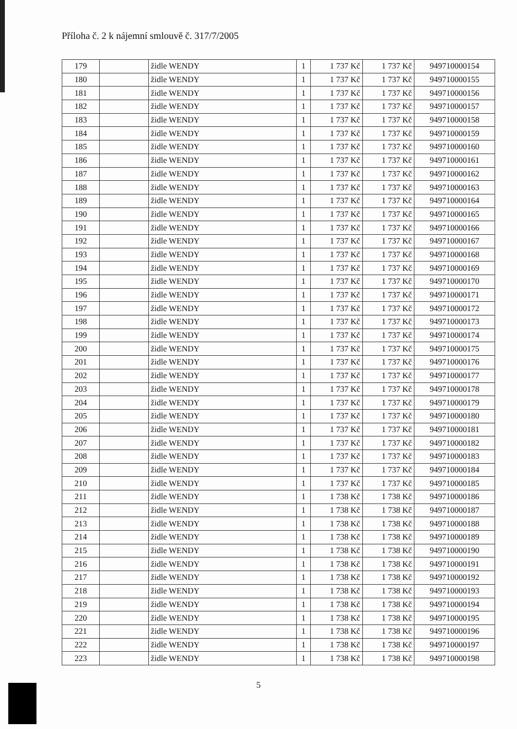Příloha č. 2 k nájemní smlouvě č. 317/7/2005
| 179 | | židle WENDY | 1 | 1 737 Kč | 1 737 Kč | 949710000154 |
| 180 | | židle WENDY | 1 | 1 737 Kč | 1 737 Kč | 949710000155 |
| 181 | | židle WENDY | 1 | 1 737 Kč | 1 737 Kč | 949710000156 |
| 182 | | židle WENDY | 1 | 1 737 Kč | 1 737 Kč | 949710000157 |
| 183 | | židle WENDY | 1 | 1 737 Kč | 1 737 Kč | 949710000158 |
| 184 | | židle WENDY | 1 | 1 737 Kč | 1 737 Kč | 949710000159 |
| 185 | | židle WENDY | 1 | 1 737 Kč | 1 737 Kč | 949710000160 |
| 186 | | židle WENDY | 1 | 1 737 Kč | 1 737 Kč | 949710000161 |
| 187 | | židle WENDY | 1 | 1 737 Kč | 1 737 Kč | 949710000162 |
| 188 | | židle WENDY | 1 | 1 737 Kč | 1 737 Kč | 949710000163 |
| 189 | | židle WENDY | 1 | 1 737 Kč | 1 737 Kč | 949710000164 |
| 190 | | židle WENDY | 1 | 1 737 Kč | 1 737 Kč | 949710000165 |
| 191 | | židle WENDY | 1 | 1 737 Kč | 1 737 Kč | 949710000166 |
| 192 | | židle WENDY | 1 | 1 737 Kč | 1 737 Kč | 949710000167 |
| 193 | | židle WENDY | 1 | 1 737 Kč | 1 737 Kč | 949710000168 |
| 194 | | židle WENDY | 1 | 1 737 Kč | 1 737 Kč | 949710000169 |
| 195 | | židle WENDY | 1 | 1 737 Kč | 1 737 Kč | 949710000170 |
| 196 | | židle WENDY | 1 | 1 737 Kč | 1 737 Kč | 949710000171 |
| 197 | | židle WENDY | 1 | 1 737 Kč | 1 737 Kč | 949710000172 |
| 198 | | židle WENDY | 1 | 1 737 Kč | 1 737 Kč | 949710000173 |
| 199 | | židle WENDY | 1 | 1 737 Kč | 1 737 Kč | 949710000174 |
| 200 | | židle WENDY | 1 | 1 737 Kč | 1 737 Kč | 949710000175 |
| 201 | | židle WENDY | 1 | 1 737 Kč | 1 737 Kč | 949710000176 |
| 202 | | židle WENDY | 1 | 1 737 Kč | 1 737 Kč | 949710000177 |
| 203 | | židle WENDY | 1 | 1 737 Kč | 1 737 Kč | 949710000178 |
| 204 | | židle WENDY | 1 | 1 737 Kč | 1 737 Kč | 949710000179 |
| 205 | | židle WENDY | 1 | 1 737 Kč | 1 737 Kč | 949710000180 |
| 206 | | židle WENDY | 1 | 1 737 Kč | 1 737 Kč | 949710000181 |
| 207 | | židle WENDY | 1 | 1 737 Kč | 1 737 Kč | 949710000182 |
| 208 | | židle WENDY | 1 | 1 737 Kč | 1 737 Kč | 949710000183 |
| 209 | | židle WENDY | 1 | 1 737 Kč | 1 737 Kč | 949710000184 |
| 210 | | židle WENDY | 1 | 1 737 Kč | 1 737 Kč | 949710000185 |
| 211 | | židle WENDY | 1 | 1 738 Kč | 1 738 Kč | 949710000186 |
| 212 | | židle WENDY | 1 | 1 738 Kč | 1 738 Kč | 949710000187 |
| 213 | | židle WENDY | 1 | 1 738 Kč | 1 738 Kč | 949710000188 |
| 214 | | židle WENDY | 1 | 1 738 Kč | 1 738 Kč | 949710000189 |
| 215 | | židle WENDY | 1 | 1 738 Kč | 1 738 Kč | 949710000190 |
| 216 | | židle WENDY | 1 | 1 738 Kč | 1 738 Kč | 949710000191 |
| 217 | | židle WENDY | 1 | 1 738 Kč | 1 738 Kč | 949710000192 |
| 218 | | židle WENDY | 1 | 1 738 Kč | 1 738 Kč | 949710000193 |
| 219 | | židle WENDY | 1 | 1 738 Kč | 1 738 Kč | 949710000194 |
| 220 | | židle WENDY | 1 | 1 738 Kč | 1 738 Kč | 949710000195 |
| 221 | | židle WENDY | 1 | 1 738 Kč | 1 738 Kč | 949710000196 |
| 222 | | židle WENDY | 1 | 1 738 Kč | 1 738 Kč | 949710000197 |
| 223 | | židle WENDY | 1 | 1 738 Kč | 1 738 Kč | 949710000198 |
5